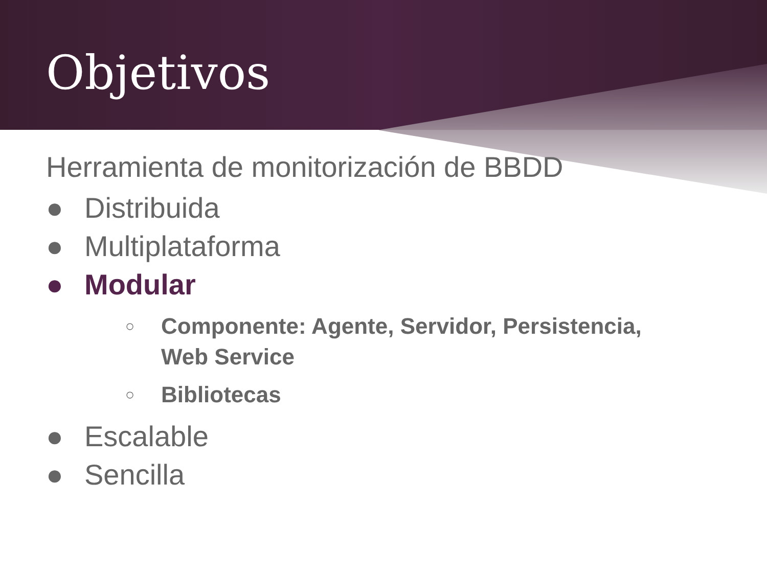Objetivos
Herramienta de monitorización de BBDD
● Distribuida
● Multiplataforma
● Modular
○ Componente: Agente, Servidor, Persistencia,
Web Service
○ Bibliotecas
● Escalable
● Sencilla